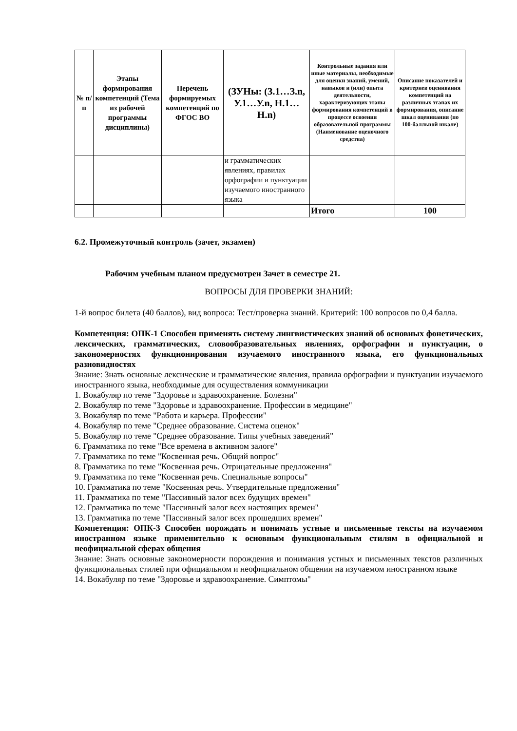| № п/п | Этапы формирования компетенций (Тема из рабочей программы дисциплины) | Перечень формируемых компетенций по ФГОС ВО | (ЗУНы: (З.1…З.n, У.1…У.n, Н.1…Н.n) | Контрольные задания или иные материалы, необходимые для оценки знаний, умений, навыков и (или) опыта деятельности, характеризующих этапы формирования компетенций в процессе освоения образовательной программы (Наименование оценочного средства) | Описание показателей и критериев оценивания компетенций на различных этапах их формирования, описание шкал оценивания (по 100-балльной шкале) |
| --- | --- | --- | --- | --- | --- |
| | | | и грамматических явлениях, правилах орфографии и пунктуации изучаемого иностранного языка | | |
| | | | | Итого | 100 |
6.2. Промежуточный контроль (зачет, экзамен)
Рабочим учебным планом предусмотрен Зачет в семестре 21.
ВОПРОСЫ ДЛЯ ПРОВЕРКИ ЗНАНИЙ:
1-й вопрос билета (40 баллов), вид вопроса: Тест/проверка знаний. Критерий: 100 вопросов по 0,4 балла.
Компетенция: ОПК-1 Способен применять систему лингвистических знаний об основных фонетических, лексических, грамматических, словообразовательных явлениях, орфографии и пунктуации, о закономерностях функционирования изучаемого иностранного языка, его функциональных разновидностях
Знание: Знать основные лексические и грамматические явления, правила орфографии и пунктуации изучаемого иностранного языка, необходимые для осуществления коммуникации
1. Вокабуляр по теме "Здоровье и здравоохранение. Болезни"
2. Вокабуляр по теме "Здоровье и здравоохранение. Профессии в медицине"
3. Вокабуляр по теме "Работа и карьера. Профессии"
4. Вокабуляр по теме "Среднее образование. Система оценок"
5. Вокабуляр по теме "Среднее образование. Типы учебных заведений"
6. Грамматика по теме "Все времена в активном залоге"
7. Грамматика по теме "Косвенная речь. Общий вопрос"
8. Грамматика по теме "Косвенная речь. Отрицательные предложения"
9. Грамматика по теме "Косвенная речь. Специальные вопросы"
10. Грамматика по теме "Косвенная речь. Утвердительные предложения"
11. Грамматика по теме "Пассивный залог всех будущих времен"
12. Грамматика по теме "Пассивный залог всех настоящих времен"
13. Грамматика по теме "Пассивный залог всех прошедших времен"
Компетенция: ОПК-3 Способен порождать и понимать устные и письменные тексты на изучаемом иностранном языке применительно к основным функциональным стилям в официальной и неофициальной сферах общения
Знание: Знать основные закономерности порождения и понимания устных и письменных текстов различных функциональных стилей при официальном и неофициальном общении на изучаемом иностранном языке
14. Вокабуляр по теме "Здоровье и здравоохранение. Симптомы"